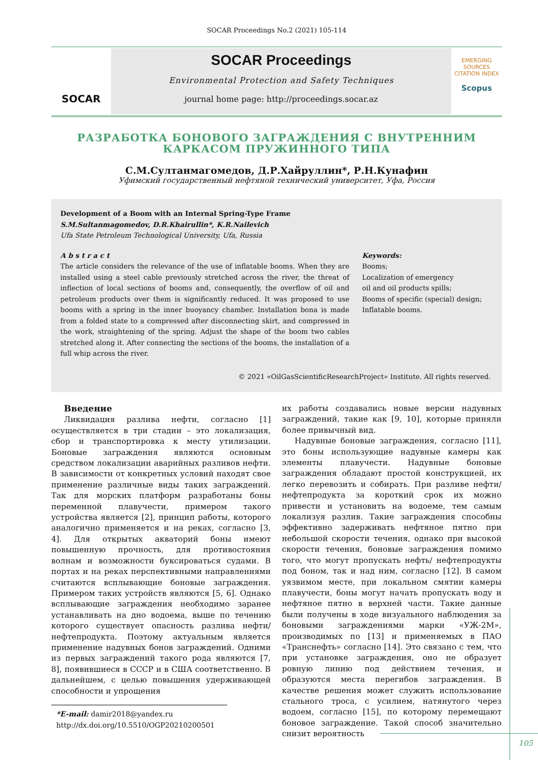SOCAR Proceedings No.2 (2021) 105-114
SOCAR
SOCAR Proceedings
Environmental Protection and Safety Techniques
journal home page: http://proceedings.socar.az
EMERGING SOURCES CITATION INDEX
Scopus
РАЗРАБОТКА БОНОВОГО ЗАГРАЖДЕНИЯ С ВНУТРЕННИМ
КАРКАСОМ ПРУЖИННОГО ТИПА
С.М.Султанмагомедов, Д.Р.Хайруллин*, Р.Н.Кунафин
Уфимский государственный нефтяной технический университет, Уфа, Россия
Development of a Boom with an Internal Spring-Type Frame
S.M.Sultanmagomedov, D.R.Khairullin*, K.R.Nailevich
Ufa State Petroleum Technological University, Ufa, Russia
A b s t r a c t
The article considers the relevance of the use of inflatable booms. When they are installed using a steel cable previously stretched across the river, the threat of inflection of local sections of booms and, consequently, the overflow of oil and petroleum products over them is significantly reduced. It was proposed to use booms with a spring in the inner buoyancy chamber. Installation bona is made from a folded state to a compressed after disconnecting skirt, and compressed in the work, straightening of the spring. Adjust the shape of the boom two cables stretched along it. After connecting the sections of the booms, the installation of a full whip across the river.
Keywords:
Booms;
Localization of emergency
oil and oil products spills;
Booms of specific (special) design;
Inflatable booms.
© 2021 «OilGasScientificResearchProject» Institute. All rights reserved.
Введение
Ликвидация разлива нефти, согласно [1] осуществляется в три стадии – это локализация, сбор и транспортировка к месту утилизации. Боновые заграждения являются основным средством локализации аварийных разливов нефти. В зависимости от конкретных условий находят свое применение различные виды таких заграждений. Так для морских платформ разработаны боны переменной плавучести, примером такого устройства является [2], принцип работы, которого аналогично применяется и на реках, согласно [3, 4]. Для открытых акваторий боны имеют повышенную прочность, для противостояния волнам и возможности буксироваться судами. В портах и на реках перспективными направлениями считаются всплывающие боновые заграждения. Примером таких устройств являются [5, 6]. Однако всплывающие заграждения необходимо заранее устанавливать на дно водоема, выше по течению которого существует опасность разлива нефти/ нефтепродукта. Поэтому актуальным является применение надувных бонов заграждений. Одними из первых заграждений такого рода являются [7, 8], появившиеся в СССР и в США соответственно. В дальнейшем, с целью повышения удерживающей способности и упрощения
*E-mail: damir2018@yandex.ru
http://dx.doi.org/10.5510/OGP20210200501
их работы создавались новые версии надувных заграждений, такие как [9, 10], которые приняли более привычный вид.
Надувные боновые заграждения, согласно [11], это боны использующие надувные камеры как элементы плавучести. Надувные боновые заграждения обладают простой конструкцией, их легко перевозить и собирать. При разливе нефти/ нефтепродукта за короткий срок их можно привести и установить на водоеме, тем самым локализуя разлив. Такие заграждения способны эффективно задерживать нефтяное пятно при небольшой скорости течения, однако при высокой скорости течения, боновые заграждения помимо того, что могут пропускать нефть/ нефтепродукты под боном, так и над ним, согласно [12]. В самом уязвимом месте, при локальном смятии камеры плавучести, боны могут начать пропускать воду и нефтяное пятно в верхней части. Такие данные были получены в ходе визуального наблюдения за боновыми заграждениями марки «УЖ-2М», производимых по [13] и применяемых в ПАО «Транснефть» согласно [14]. Это связано с тем, что при установке заграждения, оно не образует ровную линию под действием течения, и образуются места перегибов заграждения. В качестве решения может служить использование стального троса, с усилием, натянутого через водоем, согласно [15], по которому перемещают боновое заграждение. Такой способ значительно снизит вероятность
105